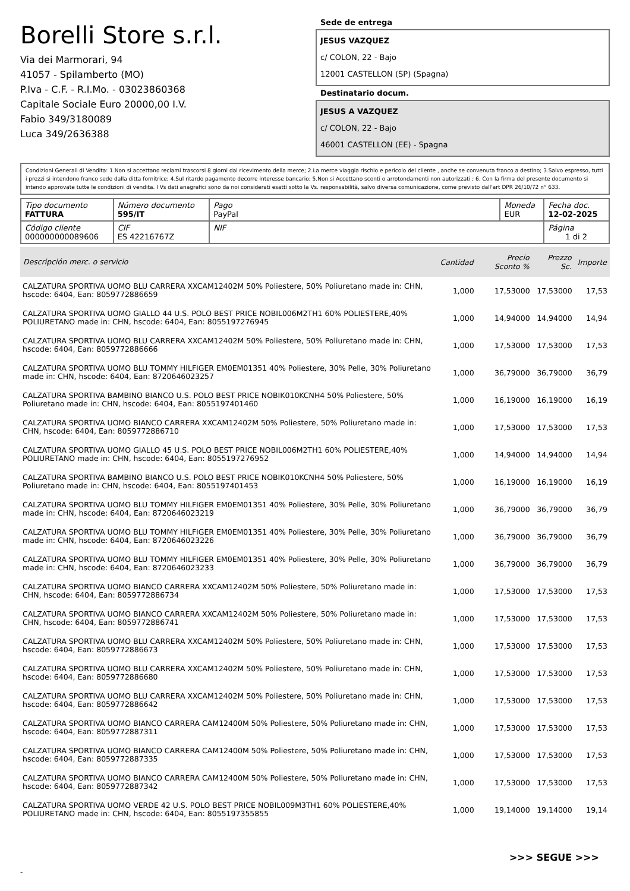Borelli Store s.r.l.
Via dei Marmorari, 94
41057 - Spilamberto (MO)
P.Iva - C.F. - R.I.Mo. - 03023860368
Capitale Sociale Euro 20000,00 I.V.
Fabio 349/3180089
Luca 349/2636388
Sede de entrega
JESUS VAZQUEZ
c/ COLON, 22 - Bajo
12001 CASTELLON (SP) (Spagna)
Destinatario docum.
JESUS A VAZQUEZ
c/ COLON, 22 - Bajo
46001 CASTELLON (EE) - Spagna
Condizioni Generali di Vendita: 1.Non si accettano reclami trascorsi 8 giorni dal ricevimento della merce; 2.La merce viaggia rischio e pericolo del cliente , anche se convenuta franco a destino; 3.Salvo espresso, tutti i prezzi si intendono franco sede dalla ditta fornitrice; 4.Sul ritardo pagamento decorre interesse bancario; 5.Non si Accettano sconti o arrotondamenti non autorizzati ; 6. Con la firma del presente documento si intendo approvate tutte le condizioni di vendita. I Vs dati anagrafici sono da noi considerati esatti sotto la Vs. responsabilità, salvo diversa comunicazione, come previsto dall'art DPR 26/10/72 n° 633.
| Tipo documento FATTURA | Número documento 595/IT | Pago PayPal | Moneda EUR | Fecha doc. 12-02-2025 |
| Código cliente 000000000089606 | CIF ES 42216767Z | NIF | | Página 1 di 2 |
| Descripción merc. o servicio | Cantidad | Precio Sconto % | Prezzo Sc. | Importe |
| --- | --- | --- | --- | --- |
| CALZATURA SPORTIVA UOMO BLU CARRERA XXCAM12402M 50% Poliestere, 50% Poliuretano made in: CHN, hscode: 6404, Ean: 8059772886659 | 1,000 | 17,53000 | 17,53000 | 17,53 |
| CALZATURA SPORTIVA UOMO GIALLO 44 U.S. POLO BEST PRICE NOBIL006M2TH1 60% POLIESTERE,40% POLIURETANO made in: CHN, hscode: 6404, Ean: 8055197276945 | 1,000 | 14,94000 | 14,94000 | 14,94 |
| CALZATURA SPORTIVA UOMO BLU CARRERA XXCAM12402M 50% Poliestere, 50% Poliuretano made in: CHN, hscode: 6404, Ean: 8059772886666 | 1,000 | 17,53000 | 17,53000 | 17,53 |
| CALZATURA SPORTIVA UOMO BLU TOMMY HILFIGER EM0EM01351 40% Poliestere, 30% Pelle, 30% Poliuretano made in: CHN, hscode: 6404, Ean: 8720646023257 | 1,000 | 36,79000 | 36,79000 | 36,79 |
| CALZATURA SPORTIVA BAMBINO BIANCO U.S. POLO BEST PRICE NOBIK010KCNH4 50% Poliestere, 50% Poliuretano made in: CHN, hscode: 6404, Ean: 8055197401460 | 1,000 | 16,19000 | 16,19000 | 16,19 |
| CALZATURA SPORTIVA UOMO BIANCO CARRERA XXCAM12402M 50% Poliestere, 50% Poliuretano made in: CHN, hscode: 6404, Ean: 8059772886710 | 1,000 | 17,53000 | 17,53000 | 17,53 |
| CALZATURA SPORTIVA UOMO GIALLO 45 U.S. POLO BEST PRICE NOBIL006M2TH1 60% POLIESTERE,40% POLIURETANO made in: CHN, hscode: 6404, Ean: 8055197276952 | 1,000 | 14,94000 | 14,94000 | 14,94 |
| CALZATURA SPORTIVA BAMBINO BIANCO U.S. POLO BEST PRICE NOBIK010KCNH4 50% Poliestere, 50% Poliuretano made in: CHN, hscode: 6404, Ean: 8055197401453 | 1,000 | 16,19000 | 16,19000 | 16,19 |
| CALZATURA SPORTIVA UOMO BLU TOMMY HILFIGER EM0EM01351 40% Poliestere, 30% Pelle, 30% Poliuretano made in: CHN, hscode: 6404, Ean: 8720646023219 | 1,000 | 36,79000 | 36,79000 | 36,79 |
| CALZATURA SPORTIVA UOMO BLU TOMMY HILFIGER EM0EM01351 40% Poliestere, 30% Pelle, 30% Poliuretano made in: CHN, hscode: 6404, Ean: 8720646023226 | 1,000 | 36,79000 | 36,79000 | 36,79 |
| CALZATURA SPORTIVA UOMO BLU TOMMY HILFIGER EM0EM01351 40% Poliestere, 30% Pelle, 30% Poliuretano made in: CHN, hscode: 6404, Ean: 8720646023233 | 1,000 | 36,79000 | 36,79000 | 36,79 |
| CALZATURA SPORTIVA UOMO BIANCO CARRERA XXCAM12402M 50% Poliestere, 50% Poliuretano made in: CHN, hscode: 6404, Ean: 8059772886734 | 1,000 | 17,53000 | 17,53000 | 17,53 |
| CALZATURA SPORTIVA UOMO BIANCO CARRERA XXCAM12402M 50% Poliestere, 50% Poliuretano made in: CHN, hscode: 6404, Ean: 8059772886741 | 1,000 | 17,53000 | 17,53000 | 17,53 |
| CALZATURA SPORTIVA UOMO BLU CARRERA XXCAM12402M 50% Poliestere, 50% Poliuretano made in: CHN, hscode: 6404, Ean: 8059772886673 | 1,000 | 17,53000 | 17,53000 | 17,53 |
| CALZATURA SPORTIVA UOMO BLU CARRERA XXCAM12402M 50% Poliestere, 50% Poliuretano made in: CHN, hscode: 6404, Ean: 8059772886680 | 1,000 | 17,53000 | 17,53000 | 17,53 |
| CALZATURA SPORTIVA UOMO BLU CARRERA XXCAM12402M 50% Poliestere, 50% Poliuretano made in: CHN, hscode: 6404, Ean: 8059772886642 | 1,000 | 17,53000 | 17,53000 | 17,53 |
| CALZATURA SPORTIVA UOMO BIANCO CARRERA CAM12400M 50% Poliestere, 50% Poliuretano made in: CHN, hscode: 6404, Ean: 8059772887311 | 1,000 | 17,53000 | 17,53000 | 17,53 |
| CALZATURA SPORTIVA UOMO BIANCO CARRERA CAM12400M 50% Poliestere, 50% Poliuretano made in: CHN, hscode: 6404, Ean: 8059772887335 | 1,000 | 17,53000 | 17,53000 | 17,53 |
| CALZATURA SPORTIVA UOMO BIANCO CARRERA CAM12400M 50% Poliestere, 50% Poliuretano made in: CHN, hscode: 6404, Ean: 8059772887342 | 1,000 | 17,53000 | 17,53000 | 17,53 |
| CALZATURA SPORTIVA UOMO VERDE 42 U.S. POLO BEST PRICE NOBIL009M3TH1 60% POLIESTERE,40% POLIURETANO made in: CHN, hscode: 6404, Ean: 8055197355855 | 1,000 | 19,14000 | 19,14000 | 19,14 |
>>> SEGUE >>>
-